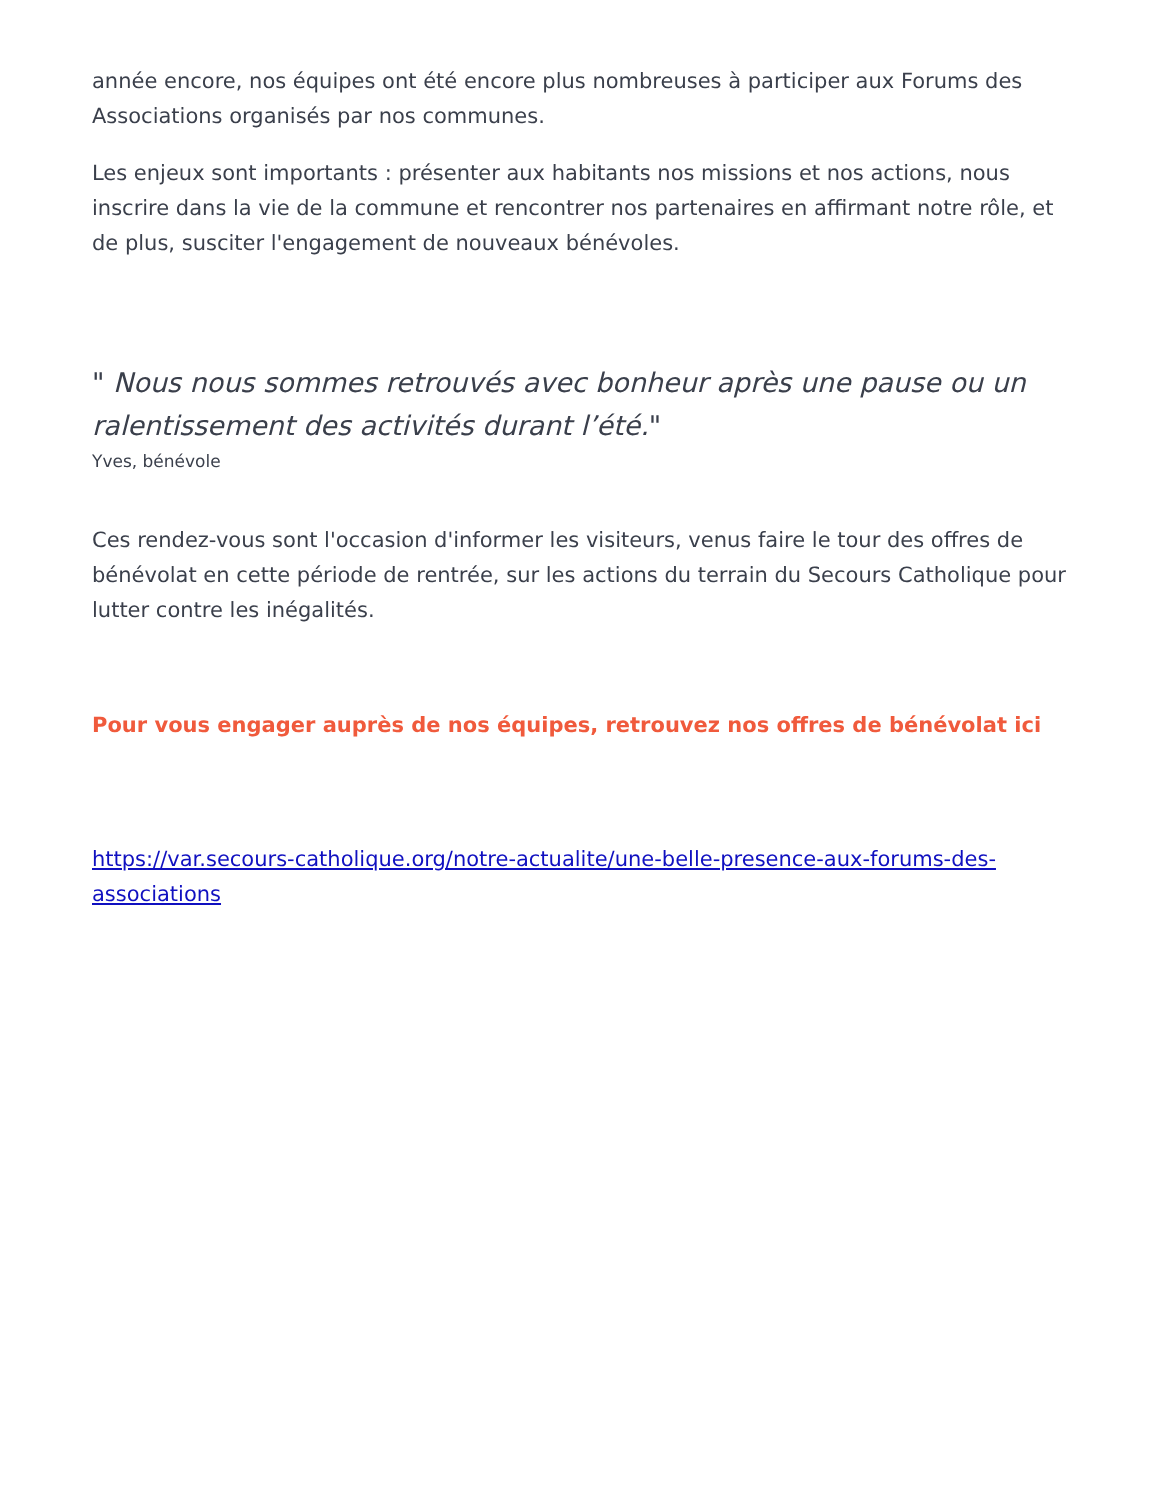année encore, nos équipes ont été encore plus nombreuses à participer aux Forums des Associations organisés par nos communes.
Les enjeux sont importants : présenter aux habitants nos missions et nos actions, nous inscrire dans la vie de la commune et rencontrer nos partenaires en affirmant notre rôle, et de plus, susciter l'engagement de nouveaux bénévoles.
" Nous nous sommes retrouvés avec bonheur après une pause ou un ralentissement des activités durant l’été."
Yves, bénévole
Ces rendez-vous sont l'occasion d'informer les visiteurs, venus faire le tour des offres de bénévolat en cette période de rentrée, sur les actions du terrain du Secours Catholique pour lutter contre les inégalités.
Pour vous engager auprès de nos équipes, retrouvez nos offres de bénévolat ici
https://var.secours-catholique.org/notre-actualite/une-belle-presence-aux-forums-des-associations